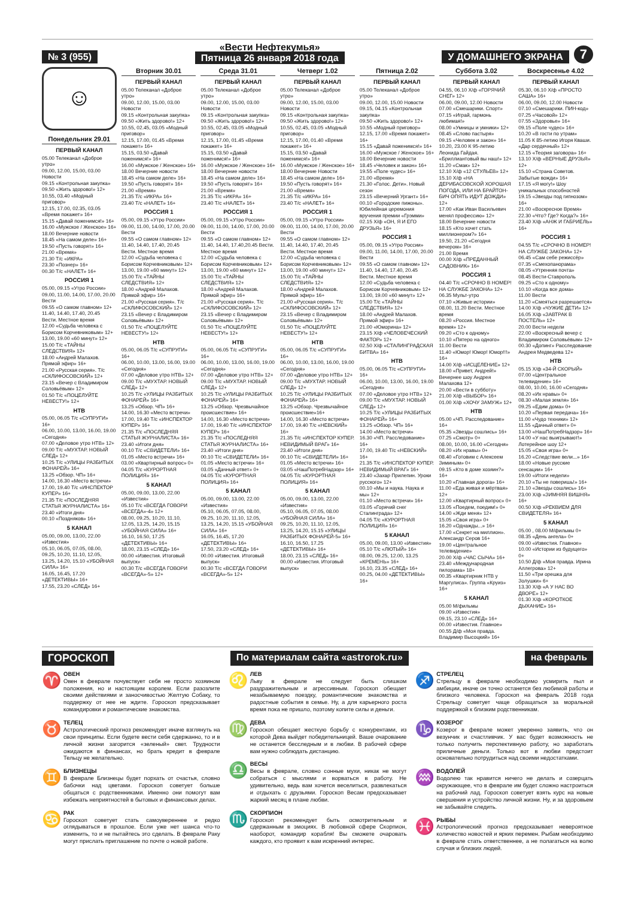№ 3 (955)
«Вести Нефтекумья»
Пятница 26 января 2018 года
У ДОМАШНЕГО ЭКРАНА 7
☺
Понедельник 29.01
ПЕРВЫЙ КАНАЛ
05.00 Телеканал «Доброе утро»
09.00, 12.00, 15.00, 03.00 Новости
09.15 «Контрольная закупка»
09.50 «Жить здорово!» 12+
10.55, 03.40 «Модный приговор»
12.15, 17.00, 02.35, 03.05 «Время покажет» 16+
15.15 «Давай поженимся!» 16+
16.00 «Мужское / Женское» 16+
18.00 Вечерние новости
18.45 «На самом деле» 16+
19.50 «Пусть говорят» 16+
21.00 «Время»
21.30 Т/с «ИКРА»
23.30 «Познер» 16+
00.30 Т/с «НАЛЕТ» 16+
РОССИЯ 1
05.00, 09.15 «Утро России»
09.00, 11.00, 14.00, 17.00, 20.00 Вести
09.55 «О самом главном» 12+
11.40, 14.40, 17.40, 20.45 Вести. Местное время
12.00 «Судьба человека с Борисом Корчевниковым» 12+
13.00, 19.00 «60 минут» 12+
15.00 Т/с «ТАЙНЫ СЛЕДСТВИЯ» 12+
18.00 «Андрей Малахов. Прямой эфир» 16+
21.00 «Русская серия». Т/с «СКЛИФОСОВСКИЙ» 12+
23.15 «Вечер с Владимиром Соловьёвым» 12+
01.50 Т/с «ПОЦЕЛУЙТЕ НЕВЕСТУ!» 12+
НТВ
05.00, 06.05 Т/с «СУПРУГИ» 16+
06.00, 10.00, 13.00, 16.00, 19.00 «Сегодня»
07.00 «Деловое утро НТВ» 12+
09.00 Т/с «МУХТАР. НОВЫЙ СЛЕД» 12+
10.25 Т/с «УЛИЦЫ РАЗБИТЫХ ФОНАРЕЙ» 16+
13.25 «Обзор. ЧП» 16+
14.00, 16.30 «Место встречи»
17.00, 19.40 Т/с «ИНСПЕКТОР КУПЕР» 16+
21.35 Т/с «ПОСЛЕДНЯЯ СТАТЬЯ ЖУРНАЛИСТА» 16+
23.40 «Итоги дня»
00.10 «Поздняков» 16+
5 КАНАЛ
05.00, 09.00, 13.00, 22.00 «Известия»
05.10, 06.05, 07.05, 08.00, 09.25, 10.20, 11.10, 12.05, 13.25, 14.20, 15.10 «УБОЙНАЯ СИЛА» 16+
16.05, 16.45, 17.20 «ДЕТЕКТИВЫ» 16+
17.55, 23.20 «СЛЕД» 16+
Вторник 30.01
ПЕРВЫЙ КАНАЛ
05.00 Телеканал «Доброе утро»
09.00, 12.00, 15.00, 03.00 Новости
09.15 «Контрольная закупка»
09.50 «Жить здорово!» 12+
10.55, 02.45, 03.05 «Модный приговор»
12.15, 17.00, 01.45 «Время покажет» 16+
15.15, 03.50 «Давай поженимся!» 16+
16.00 «Мужское / Женское» 16+
18.00 Вечерние новости
18.45 «На самом деле» 16+
19.50 «Пусть говорят» 16+
21.00 «Время»
21.35 Т/с «ИКРА» 16+
23.40 Т/с «НАЛЕТ» 16+
РОССИЯ 1
05.00, 09.15 «Утро России»
09.00, 11.00, 14.00, 17.00, 20.00 Вести
09.55 «О самом главном» 12+
11.40, 14.40, 17.40, 20.45 Вести. Местное время
12.00 «Судьба человека с Борисом Корчевниковым» 12+
13.00, 19.00 «60 минут» 12+
15.00 Т/с «ТАЙНЫ СЛЕДСТВИЯ» 12+
18.00 «Андрей Малахов. Прямой эфир» 16+
21.00 «Русская серия». Т/с «СКЛИФОСОВСКИЙ» 12+
23.15 «Вечер с Владимиром Соловьёвым» 12+
01.50 Т/с «ПОЦЕЛУЙТЕ НЕВЕСТУ!» 12+
НТВ
05.00, 06.05 Т/с «СУПРУГИ» 16+
06.00, 10.00, 13.00, 16.00, 19.00 «Сегодня»
07.00 «Деловое утро НТВ» 12+
09.00 Т/с «МУХТАР. НОВЫЙ СЛЕД» 12+
10.25 Т/с «УЛИЦЫ РАЗБИТЫХ ФОНАРЕЙ» 16+
13.25 «Обзор. ЧП» 16+
14.00, 16.30 «Место встречи»
17.00, 19.40 Т/с «ИНСПЕКТОР КУПЕР» 16+
21.35 Т/с «ПОСЛЕДНЯЯ СТАТЬЯ ЖУРНАЛИСТА» 16+
23.40 «Итоги дня»
00.10 Т/с «СВИДЕТЕЛИ» 16+
01.05 «Место встречи» 16+
03.00 «Квартирный вопрос» 0+
04.05 Т/с «КУРОРТНАЯ ПОЛИЦИЯ» 16+
5 КАНАЛ
05.00, 09.00, 13.00, 22.00 «Известия»
05.10 Т/с «ВСЕГДА ГОВОРИ «ВСЕГДА»-4» 12+
08.00, 09.25, 10.20, 11.10, 12.05, 13.25, 14.20, 15.15 «УБОЙНАЯ СИЛА» 16+
16.10, 16.50, 17.25 «ДЕТЕКТИВЫ» 16+
18.00, 23.15 «СЛЕД» 16+
00.00 «Известия. Итоговый выпуск»
00.30 Т/с «ВСЕГДА ГОВОРИ «ВСЕГДА»-5» 12+
Среда 31.01
ПЕРВЫЙ КАНАЛ
05.00 Телеканал «Доброе утро»
09.00, 12.00, 15.00, 03.00 Новости
09.15 «Контрольная закупка»
09.50 «Жить здорово!» 12+
10.55, 02.45, 03.05 «Модный приговор»
12.15, 17.00, 01.45 «Время покажет» 16+
15.15, 03.50 «Давай поженимся!» 16+
16.00 «Мужское / Женское» 16+
18.00 Вечерние новости
18.45 «На самом деле» 16+
19.50 «Пусть говорят» 16+
21.00 «Время»
21.35 Т/с «ИКРА» 16+
23.40 Т/с «НАЛЕТ» 16+
РОССИЯ 1
05.00, 09.15 «Утро России»
09.00, 11.00, 14.00, 17.00, 20.00 Вести
09.55 «О самом главном» 12+
11.40, 14.40, 17.40,20.45 Вести. Местное время
12.00 «Судьба человека с Борисом Корчевниковым» 12+
13.00, 19.00 «60 минут» 12+
15.00 Т/с «ТАЙНЫ СЛЕДСТВИЯ» 12+
18.00 «Андрей Малахов. Прямой эфир» 16+
21.00 «Русская серия». Т/с «СКЛИФОСОВСКИЙ» 12+
23.15 «Вечер с Владимиром Соловьёвым» 12+
01.50 Т/с «ПОЦЕЛУЙТЕ НЕВЕСТУ!» 12+
НТВ
05.00, 06.05 Т/с «СУПРУГИ» 16+
06.00, 10.00, 13.00, 16.00, 19.00 «Сегодня»
07.00 «Деловое утро НТВ» 12+
09.00 Т/с «МУХТАР. НОВЫЙ СЛЕД» 12+
10.25 Т/с «УЛИЦЫ РАЗБИТЫХ ФОНАРЕЙ» 16+
13.25 «Обзор. Чрезвычайное происшествие» 16+
14.00, 16.30 «Место встречи»
17.00, 19.40 Т/с «ИНСПЕКТОР КУПЕР» 16+
21.35 Т/с «ПОСЛЕДНЯЯ СТАТЬЯ ЖУРНАЛИСТА» 16+
23.40 «Итоги дня»
00.10 Т/с «СВИДЕТЕЛИ» 16+
01.05 «Место встречи» 16+
03.05 «Дачный ответ» 0+
04.05 Т/с «КУРОРТНАЯ ПОЛИЦИЯ» 16+
5 КАНАЛ
05.00, 09.00, 13.00, 22.00 «Известия»
05.10, 06.05, 07.05, 08.00, 09.25, 10.20, 11.10, 12.05, 13.25, 14.20, 15.15 «УБОЙНАЯ СИЛА» 16+
16.05, 16.45, 17.20 «ДЕТЕКТИВЫ» 16+
17.50, 23.20 «СЛЕД» 16+
00.00 «Известия. Итоговый выпуск»
00.30 Т/с «ВСЕГДА ГОВОРИ «ВСЕГДА»-5» 12+
Четверг 1.02
ПЕРВЫЙ КАНАЛ
05.00 Телеканал «Доброе утро»
09.00, 12.00, 15.00, 03.00 Новости
09.15 «Контрольная закупка»
09.50 «Жить здорово!» 12+
10.55, 02.45, 03.05 «Модный приговор»
12.15, 17.00, 01.40 «Время покажет» 16+
15.15, 03.50 «Давай поженимся!» 16+
16.00 «Мужское / Женское» 16+
18.00 Вечерние Новости
18.45 «На самом деле» 16+
19.50 «Пусть говорят» 16+
21.00 «Время»
21.35 Т/с «ИКРА» 16+
23.40 Т/с «НАЛЕТ» 16+
РОССИЯ 1
05.00, 09.15 «Утро России»
09.00, 11.00, 14.00, 17.00, 20.00 Вести
09.55 «О самом главном» 12+
11.40, 14.40, 17.40, 20.45 Вести. Местное время
12.00 «Судьба человека с Борисом Корчевниковым» 12+
13.00, 19.00 «60 минут» 12+
15.00 Т/с «ТАЙНЫ СЛЕДСТВИЯ» 12+
18.00 «Андрей Малахов. Прямой эфир» 16+
21.00 «Русская серия». Т/с «СКЛИФОСОВСКИЙ» 12+
23.15 «Вечер с Владимиром Соловьёвым» 12+
01.50 Т/с «ПОЦЕЛУЙТЕ НЕВЕСТУ!» 12+
НТВ
05.00, 06.05 Т/с «СУПРУГИ» 16+
06.00, 10.00, 13.00, 16.00, 19.00 «Сегодня»
07.00 «Деловое утро НТВ» 12+
09.00 Т/с «МУХТАР. НОВЫЙ СЛЕД» 12+
10.25 Т/с «УЛИЦЫ РАЗБИТЫХ ФОНАРЕЙ» 16+
13.25 «Обзор. Чрезвычайное происшествие»16+
14.00, 16.30 «Место встречи»
17.00, 19.40 Т/с «НЕВСКИЙ» 16+
21.35 Т/с «ИНСПЕКТОР КУПЕР. НЕВИДИМЫЙ ВРАГ» 16+
23.40 «Итоги дня»
00.10 Т/с «СВИДЕТЕЛИ» 16+
01.05 «Место встречи» 16+
03.05 «НашПотребНадзор» 16+
04.05 Т/с «КУРОРТНАЯ ПОЛИЦИЯ» 16+
5 КАНАЛ
05.00, 09.00, 13.00, 22.00 «Известия»
05.10, 06.05, 07.05, 08.00 «УБОЙНАЯ СИЛА» 16+
09.25, 10.20, 11.10, 12.05, 13.25, 14.20, 15.15 «УЛИЦЫ РАЗБИТЫХ ФОНАРЕЙ-5» 16+
16.10, 16.50, 17.25 «ДЕТЕКТИВЫ» 16+
18.00, 23.15 «СЛЕД» 16+
00.00 «Известия. Итоговый выпуск»
Пятница 2.02
ПЕРВЫЙ КАНАЛ
05.00 Телеканал «Доброе утро»
09.00, 12.00, 15.00 Новости
09.15, 04.15 «Контрольная закупка»
09.50 «Жить здорово!» 12+
10.55 «Модный приговор»
12.15, 17.00 «Время покажет» 16+
15.15 «Давай поженимся!» 16+
16.00 «Мужское / Женское» 16+
18.00 Вечерние новости
18.45 «Человек и закон» 16+
19.55 «Поле чудес» 16+
21.00 «Время»
21.30 «Голос. Дети». Новый сезон
23.15 «Вечерний Ургант» 16+
00.10 «Городские пижоны». Юбилейная церемония вручения премии «Грэмми»
02.15 Х/ф «ОН, Я И ЕГО ДРУЗЬЯ» 16+
РОССИЯ 1
05.00, 09.15 «Утро России»
09.00, 11.00, 14.00, 17.00, 20.00 Вести
09.55 «О самом главном» 12+
11.40, 14.40, 17.40, 20.45 Вести. Местное время
12.00 «Судьба человека с Борисом Корчевниковым» 12+
13.00, 19.00 «60 минут» 12+
15.00 Т/с «ТАЙНЫ СЛЕДСТВИЯ» 12+
18.00 «Андрей Малахов. Прямой эфир» 16+
21.00 «Юморина» 12+
23.15 Х/ф «ЧЕЛОВЕЧЕСКИЙ ФАКТОР» 12+
02.50 Х/ф «СТАЛИНГРАДСКАЯ БИТВА» 16+
НТВ
05.00, 06.05 Т/с «СУПРУГИ» 16+
06.00, 10.00, 13.00, 16.00, 19.00 «Сегодня»
07.00 «Деловое утро НТВ» 12+
09.00 Т/с «МУХТАР. НОВЫЙ СЛЕД» 12+
10.25 Т/с «УЛИЦЫ РАЗБИТЫХ ФОНАРЕЙ» 16+
13.25 «Обзор. ЧП» 16+
14.00 «Место встречи»
16.30 «ЧП. Расследование» 16+
17.00, 19.40 Т/с «НЕВСКИЙ» 16+
21.35 Т/с «ИНСПЕКТОР КУПЕР. НЕВИДИМЫЙ ВРАГ» 16+
23.40 «Захар Прилепин. Уроки русского» 12+
00.10 «Мы и наука. Наука и мы» 12+
01.10 «Место встречи» 16+
03.05 «Горячий снег Сталинграда» 12+
04.05 Т/с «КУРОРТНАЯ ПОЛИЦИЯ» 16+
5 КАНАЛ
05.00, 09.00, 13.00 «Известия»
05.10 Т/с «ЛЮТЫЙ» 16+
08.00, 09.25, 12.00, 13.25 «КРЕМЕНЬ» 16+
16.10, 23.35 «СЛЕД» 16+
00.25, 04.00 «ДЕТЕКТИВЫ» 16+
Суббота 3.02
ПЕРВЫЙ КАНАЛ
04.55, 06.10 Х/ф «ГОРЯЧИЙ СНЕГ» 12+
06.00, 09.00, 12.00 Новости
07.00 «Смешарики. Спорт»
07.15 «Играй, гармонь любимая!»
08.00 «Умницы и умники» 12+
08.45 «Слово пастыря»
09.15 «Человек и закон» 16+
10.20, 23.00 К 95-летию Леонида Гайдая. «Бриллиантовый вы наш!» 12+
11.20 «Смак» 12+
12.10 Х/ф «12 СТУЛЬЕВ» 12+
15.10 Х/ф «НА ДЕРИБАСОВСКОЙ ХОРОШАЯ ПОГОДА, ИЛИ НА БРАЙТОН-БИЧ ОПЯТЬ ИДУТ ДОЖДИ» 12+
17.00 «Как Иван Васильевич менял профессию» 12+
18.00 Вечерние новости
18.15 «Кто хочет стать миллионером?» 16+
19.50, 21.20 «Сегодня вечером» 16+
21.00 Время
00.00 Х/ф «ПРЕДАННЫЙ САДОВНИК» 16+
РОССИЯ 1
04.40 Т/с «СРОЧНО В НОМЕР! НА СЛУЖБЕ ЗАКОНА» 12+
06.35 Мульт-утро
07.10 «Живые истории»
08.00, 11.20 Вести. Местное время
08.20 «Россия. Местное время» 12+
09.20 «Сто к одному»
10.10 «Пятеро на одного»
11.00 Вести
11.40 «Юмор! Юмор! Юмор!!!» 16+
14.00 Х/ф «ИСЦЕЛЕНИЕ» 12+
18.00 «Привет, Андрей!» Вечернее шоу Андрея Малахова 12+
20.00 «Вести в субботу»
21.00 Х/ф «ВЫБОР» 16+
01.00 Х/ф «ХОЧУ ЗАМУЖ» 12+
НТВ
05.00 «ЧП. Расследование» 16+
05.35 «Звезды сошлись» 16+
07.25 «Смотр» 0+
08.00, 10.00, 16.00 «Сегодня»
08.20 «Их нравы» 0+
08.40 «Готовим с Алексеем Зиминым» 0+
09.15 «Кто в доме хозяин?» 16+
10.20 «Главная дорога» 16+
11.00 «Еда живая и мёртвая» 12+
12.00 «Квартирный вопрос» 0+
13.05 «Поедем, поедим!» 0+
14.00 «Жди меня» 12+
15.05 «Своя игра» 0+
16.20 «Однажды...» 16+
17.00 «Секрет на миллион». Александр Серов 16+
19.00 «Центральное телевидение»
20.00 Х/ф «ЧАС СЫЧА» 16+
23.40 «Международная пилорама» 18+
00.35 «Квартирник НТВ у Маргулиса». Группа «Круиз» 16+
5 КАНАЛ
05.00 М/фильмы
09.00 «Известия»
09.15, 23.10 «СЛЕД» 16+
00.00 «Известия. Главное»
00.55 Д/ф «Моя правда. Владимир Высоцкий» 16+
Воскресенье 4.02
ПЕРВЫЙ КАНАЛ
05.30, 06.10 Х/ф «ПРОСТО САША» 16+
06.00, 09.00, 12.00 Новости
07.10 «Смешарики. ПИН-код»
07.25 «Часовой» 12+
07.55 «Здоровье» 16+
09.15 «Поле чудес» 16+
10.20 «В гости по утрам»
11.05 К 85-летию Игоря Кваши. «Дар сердечный» 12+
12.15 «Теория заговора» 16+
13.10 Х/ф «ВЕРНЫЕ ДРУЗЬЯ» 12+
15.10 «Страна Советов. Забытые вожди» 16+
17.15 «Я могу!» Шоу уникальных способностей
19.15 «Звезды под гипнозом» 16+
21.00 «Воскресное Время»
22.30 «Что? Где? Когда?» 16+
23.40 Х/ф «АНЖ И ГАБРИЕЛЬ» 16+
РОССИЯ 1
04.55 Т/с «СРОЧНО В НОМЕР! НА СЛУЖБЕ ЗАКОНА» 12+
06.45 «Сам себе режиссёр»
07.35 «Смехопанорама»
08.05 «Утренняя почта»
08.45 Вести-Ставрополь
09.25 «Сто к одному»
10.10 «Когда все дома»
11.00 Вести
11.20 «Смеяться разрешается»
14.00 Х/ф «ЧУЖИЕ ДЕТИ» 12+
16.05 Х/ф «ЗАВТРАК В ПОСТЕЛЬ» 12+
20.00 Вести недели
22.00 «Воскресный вечер с Владимиром Соловьёвым» 12+
00.30 «Допинг» Расследование Андрея Медведева 12+
НТВ
05.15 Х/ф «34-Й СКОРЫЙ»
07.00 «Центральное телевидение» 16+
08.00, 10.00, 16.00 «Сегодня»
08.20 «Их нравы» 0+
08.30 «Малая земля» 16+
09.25 «Едим дома» 0+
10.20 «Первая передача» 16+
11.00 «Чудо техники» 12+
11.55 «Дачный ответ» 0+
13.00 «НашПотребНадзор» 16+
14.00 «У нас выигрывают!» Лотерейное шоу 12+
15.05 «Своя игра» 0+
16.20 «Следствие вели...» 16+
18.00 «Новые русские сенсации» 16+
19.00 «Итоги недели»
20.10 «Ты не поверишь!» 16+
21.10 «Звезды сошлись» 16+
23.00 Х/ф «ЗИМНЯЯ ВИШНЯ» 16+
00.50 Х/ф «РЕКВИЕМ ДЛЯ СВИДЕТЕЛЯ» 16+
5 КАНАЛ
05.00 , 08.00 М/фильмы 0+
08.35 «День ангела» 0+
09.00 «Известия. Главное»
10.00 «Истории из будущего» 0+
10.50 Д/ф «Моя правда. Ирина Аллегрова» 12+
11.50 «Три орешка для Золушки» 6+
13.30 Х/ф «А У НАС ВО ДВОРЕ» 12+
01.30 Х/ф «КОРОТКОЕ ДЫХАНИЕ» 16+
ГОРОСКОП По материалам сайта «astrorok.ru» на февраль
♈
ОВЕН
Овен в феврале почувствует себя не просто хозяином положения, но и настоящим королем. Если разозлите своими действиями и заносчивостью Желтую Собаку, то поддержку от нее не ждите. Гороскоп предсказывает командировки и романтические знакомства.
♉
ТЕЛЕЦ
Астрологический прогноз рекомендует иначе взглянуть на свои принципы. Если будете вести себя сдержанно, то и в личной жизни загорится «зеленый» свет. Трудности ожидаются в финансах, но брать кредит в феврале Тельцу не желательно.
♊
БЛИЗНЕЦЫ
В феврале Близнецы будет порхать от счастья, словно бабочки над цветами. Гороскоп советует больше общаться с родственниками. Именно они помогут вам избежать неприятностей в бытовых и финансовых делах.
♋
РАК
Гороскоп советует стать самоувереннее и редко оглядываться в прошлое. Если уже нет шанса что-то изменить, то и не пытайтесь это сделать. В феврале Раку могут прислать приглашение по почте о новой работе.
♌
ЛЕВ
Льву в феврале не следует быть слишком раздражительным и агрессивным. Гороскоп обещает незабываемую поездку, романтические знакомства и радостные события в семье. Ну, а для карьерного роста время пока не пришло, поэтому копите силы и деньги.
♍
ДЕВА
Гороскоп обещает жесткую борьбу с конкурентами, из которой Дева выйдет победительницей. Ваше очарование не останется бесследным и в любви. В рабочей сфере вам нужно соблюдать дистанцию.
♎
ВЕСЫ
Весы в феврале, словно сонные мухи, никак не могут собраться с мыслями и ворваться в работу. Не удивительно, ведь вам хочется веселиться, развлекаться и отдыхать с друзьями. Гороскоп Весам предсказывает жаркий месяц в плане любви.
♏
СКОРПИОН
Гороскоп рекомендует быть осмотрительным и сдержанным в эмоциях. В любовной сфере Скорпион, наоборот, командир корабля! Вы сможете очаровать каждого, кто проявит к вам искренний интерес.
♐
СТРЕЛЕЦ
Стрельцу в феврале необходимо усмирить пыл и амбиции, иначе он точно останется без любимой работы и близкого человека. Гороскоп на февраль 2018 года Стрельцу советует чаще обращаться за моральной поддержкой к близким родственникам.
♑
КОЗЕРОГ
Козерог в феврале может уверенно заявить, что он везунчик и счастливчик. У вас будет возможность не только получить перспективную работу, но заработать приличные деньги. Только вот в любви предстоит основательно потрудиться над своими недостатками.
♒
ВОДОЛЕЙ
Водолею так нравится ничего не делать и созерцать окружающее, что в феврале им будет сложно настроиться на рабочий лад. Гороскоп советует взять курс на новые свершения и устройство личной жизни. Ну, и за здоровьем не забывайте следить.
♓
РЫБЫ
Астрологический прогноз предсказывает невероятное количество новостей и ярких перемен. Рыбам необходимо в феврале стать ответственнее, а не полагаться на волю случая и близких людей.